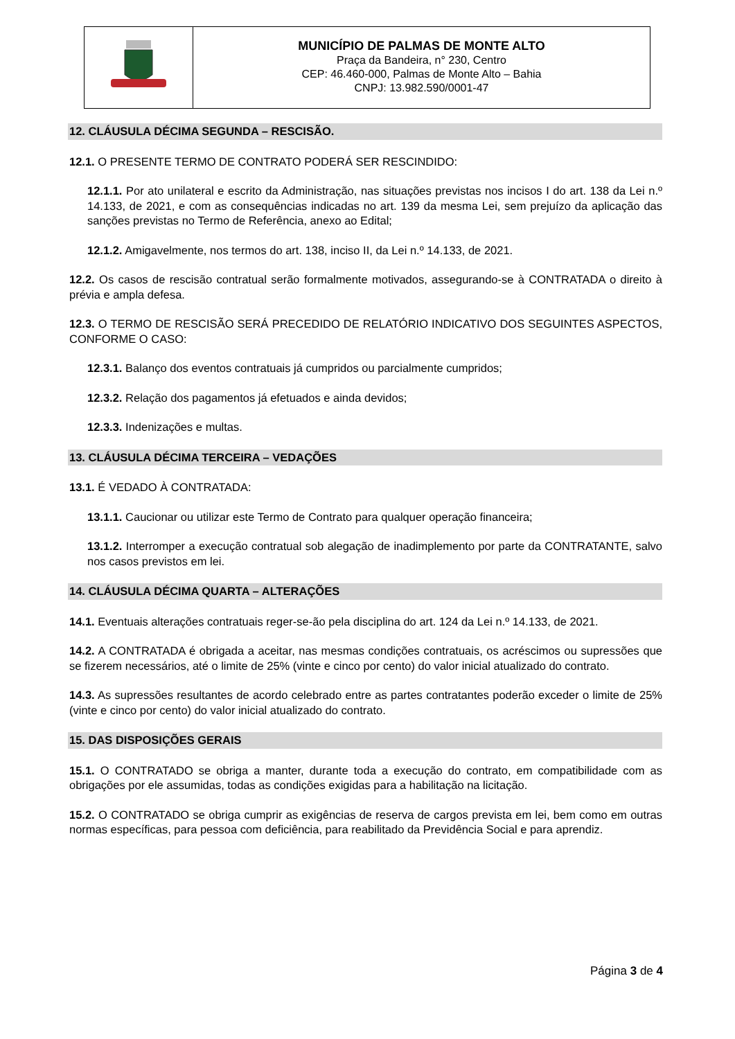MUNICÍPIO DE PALMAS DE MONTE ALTO
Praça da Bandeira, n° 230, Centro
CEP: 46.460-000, Palmas de Monte Alto – Bahia
CNPJ: 13.982.590/0001-47
12. CLÁUSULA DÉCIMA SEGUNDA – RESCISÃO.
12.1. O PRESENTE TERMO DE CONTRATO PODERÁ SER RESCINDIDO:
12.1.1. Por ato unilateral e escrito da Administração, nas situações previstas nos incisos I do art. 138 da Lei n.º 14.133, de 2021, e com as consequências indicadas no art. 139 da mesma Lei, sem prejuízo da aplicação das sanções previstas no Termo de Referência, anexo ao Edital;
12.1.2. Amigavelmente, nos termos do art. 138, inciso II, da Lei n.º 14.133, de 2021.
12.2. Os casos de rescisão contratual serão formalmente motivados, assegurando-se à CONTRATADA o direito à prévia e ampla defesa.
12.3. O TERMO DE RESCISÃO SERÁ PRECEDIDO DE RELATÓRIO INDICATIVO DOS SEGUINTES ASPECTOS, CONFORME O CASO:
12.3.1. Balanço dos eventos contratuais já cumpridos ou parcialmente cumpridos;
12.3.2. Relação dos pagamentos já efetuados e ainda devidos;
12.3.3. Indenizações e multas.
13. CLÁUSULA DÉCIMA TERCEIRA – VEDAÇÕES
13.1. É VEDADO À CONTRATADA:
13.1.1. Caucionar ou utilizar este Termo de Contrato para qualquer operação financeira;
13.1.2. Interromper a execução contratual sob alegação de inadimplemento por parte da CONTRATANTE, salvo nos casos previstos em lei.
14. CLÁUSULA DÉCIMA QUARTA – ALTERAÇÕES
14.1. Eventuais alterações contratuais reger-se-ão pela disciplina do art. 124 da Lei n.º 14.133, de 2021.
14.2. A CONTRATADA é obrigada a aceitar, nas mesmas condições contratuais, os acréscimos ou supressões que se fizerem necessários, até o limite de 25% (vinte e cinco por cento) do valor inicial atualizado do contrato.
14.3. As supressões resultantes de acordo celebrado entre as partes contratantes poderão exceder o limite de 25% (vinte e cinco por cento) do valor inicial atualizado do contrato.
15. DAS DISPOSIÇÕES GERAIS
15.1. O CONTRATADO se obriga a manter, durante toda a execução do contrato, em compatibilidade com as obrigações por ele assumidas, todas as condições exigidas para a habilitação na licitação.
15.2. O CONTRATADO se obriga cumprir as exigências de reserva de cargos prevista em lei, bem como em outras normas específicas, para pessoa com deficiência, para reabilitado da Previdência Social e para aprendiz.
Página 3 de 4